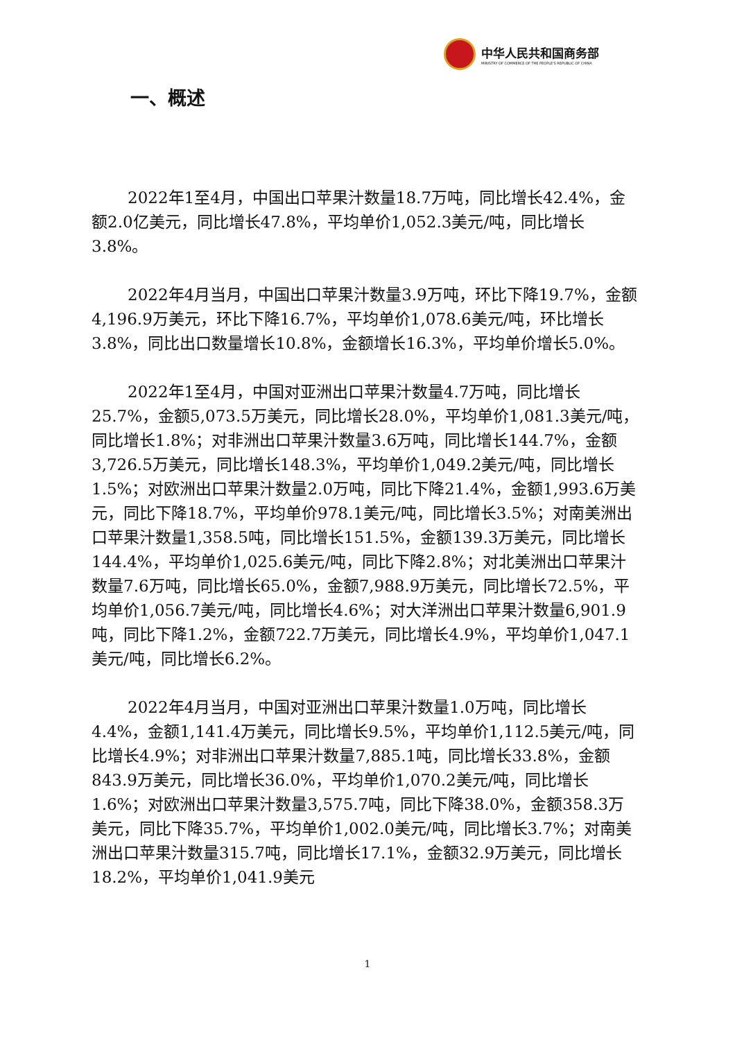中华人民共和国商务部
MINISTRY OF COMMERCE OF THE PEOPLE'S REPUBLIC OF CHINA
一、概述
2022年1至4月，中国出口苹果汁数量18.7万吨，同比增长42.4%，金额2.0亿美元，同比增长47.8%，平均单价1,052.3美元/吨，同比增长3.8%。
2022年4月当月，中国出口苹果汁数量3.9万吨，环比下降19.7%，金额4,196.9万美元，环比下降16.7%，平均单价1,078.6美元/吨，环比增长3.8%，同比出口数量增长10.8%，金额增长16.3%，平均单价增长5.0%。
2022年1至4月，中国对亚洲出口苹果汁数量4.7万吨，同比增长25.7%，金额5,073.5万美元，同比增长28.0%，平均单价1,081.3美元/吨，同比增长1.8%；对非洲出口苹果汁数量3.6万吨，同比增长144.7%，金额3,726.5万美元，同比增长148.3%，平均单价1,049.2美元/吨，同比增长1.5%；对欧洲出口苹果汁数量2.0万吨，同比下降21.4%，金额1,993.6万美元，同比下降18.7%，平均单价978.1美元/吨，同比增长3.5%；对南美洲出口苹果汁数量1,358.5吨，同比增长151.5%，金额139.3万美元，同比增长144.4%，平均单价1,025.6美元/吨，同比下降2.8%；对北美洲出口苹果汁数量7.6万吨，同比增长65.0%，金额7,988.9万美元，同比增长72.5%，平均单价1,056.7美元/吨，同比增长4.6%；对大洋洲出口苹果汁数量6,901.9吨，同比下降1.2%，金额722.7万美元，同比增长4.9%，平均单价1,047.1美元/吨，同比增长6.2%。
2022年4月当月，中国对亚洲出口苹果汁数量1.0万吨，同比增长4.4%，金额1,141.4万美元，同比增长9.5%，平均单价1,112.5美元/吨，同比增长4.9%；对非洲出口苹果汁数量7,885.1吨，同比增长33.8%，金额843.9万美元，同比增长36.0%，平均单价1,070.2美元/吨，同比增长1.6%；对欧洲出口苹果汁数量3,575.7吨，同比下降38.0%，金额358.3万美元，同比下降35.7%，平均单价1,002.0美元/吨，同比增长3.7%；对南美洲出口苹果汁数量315.7吨，同比增长17.1%，金额32.9万美元，同比增长18.2%，平均单价1,041.9美元
1